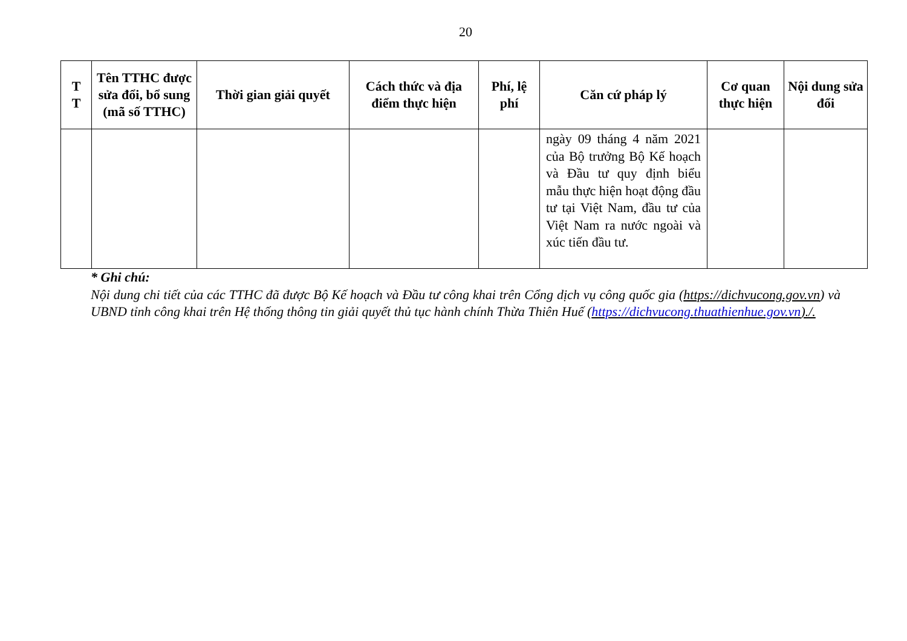20
| T T | Tên TTHC được sửa đổi, bổ sung (mã số TTHC) | Thời gian giải quyết | Cách thức và địa điểm thực hiện | Phí, lệ phí | Căn cứ pháp lý | Cơ quan thực hiện | Nội dung sửa đổi |
| --- | --- | --- | --- | --- | --- | --- | --- |
| | | | | | ngày 09 tháng 4 năm 2021 của Bộ trưởng Bộ Kế hoạch và Đầu tư quy định biểu mẫu thực hiện hoạt động đầu tư tại Việt Nam, đầu tư của Việt Nam ra nước ngoài và xúc tiến đầu tư. | | |
* Ghi chú:
Nội dung chi tiết của các TTHC đã được Bộ Kế hoạch và Đầu tư công khai trên Cổng dịch vụ công quốc gia (https://dichvucong.gov.vn) và UBND tỉnh công khai trên Hệ thống thông tin giải quyết thủ tục hành chính Thừa Thiên Huế (https://dichvucong.thuathienhue.gov.vn)./.